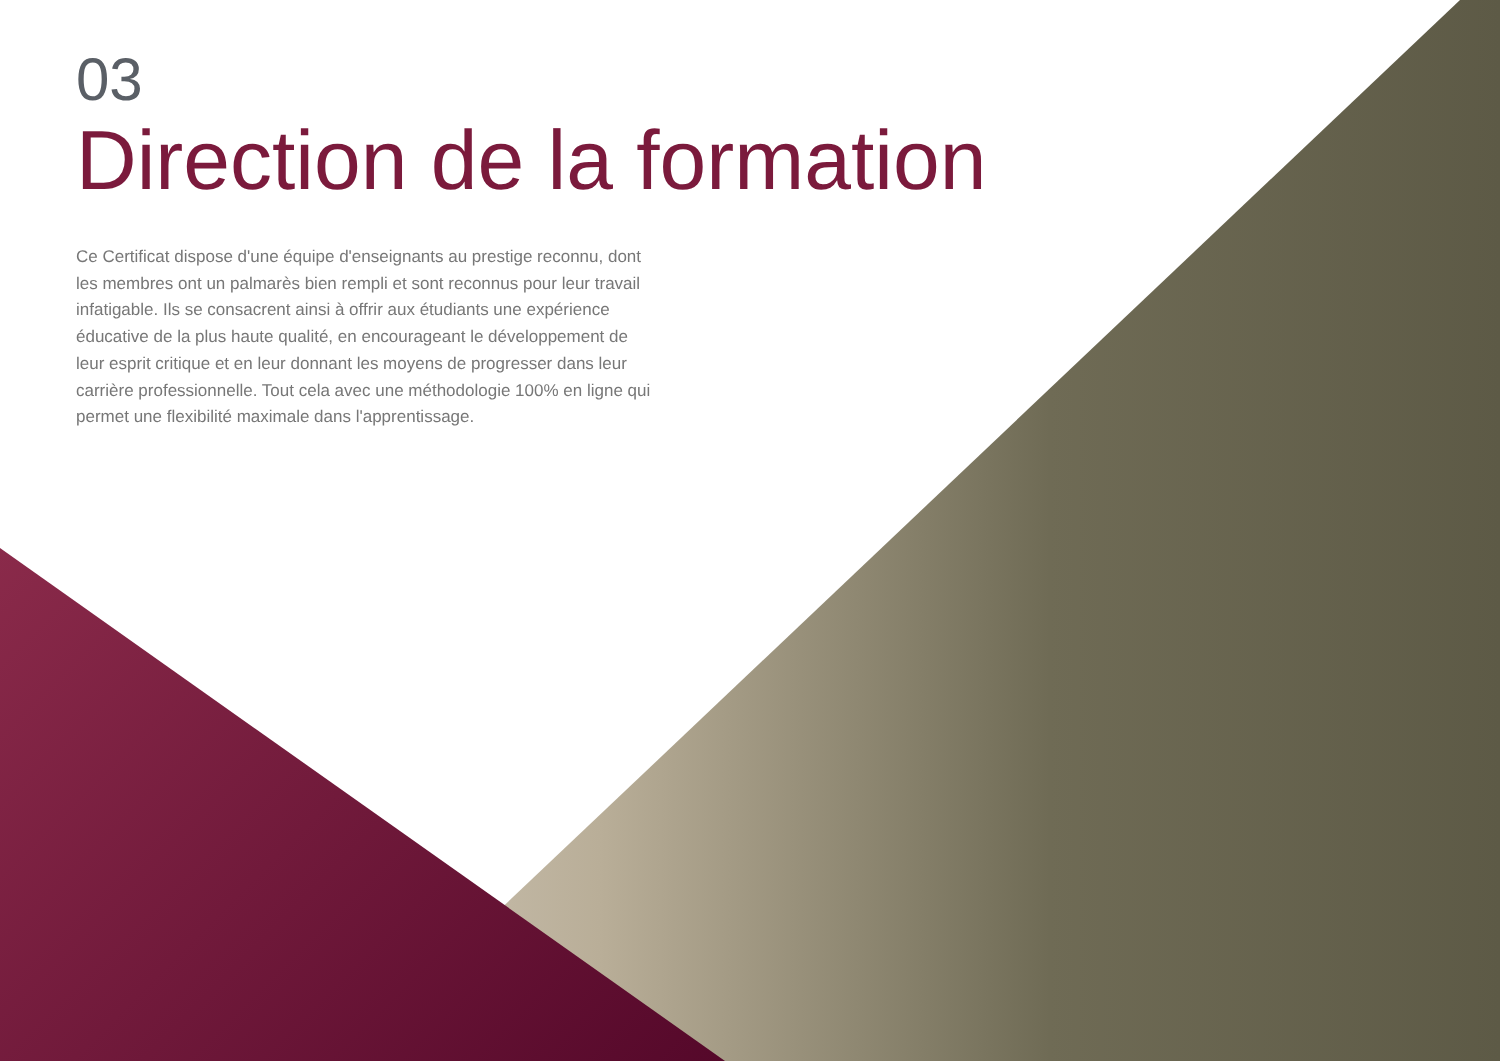03
Direction de la formation
Ce Certificat dispose d'une équipe d'enseignants au prestige reconnu, dont les membres ont un palmarès bien rempli et sont reconnus pour leur travail infatigable. Ils se consacrent ainsi à offrir aux étudiants une expérience éducative de la plus haute qualité, en encourageant le développement de leur esprit critique et en leur donnant les moyens de progresser dans leur carrière professionnelle. Tout cela avec une méthodologie 100% en ligne qui permet une flexibilité maximale dans l'apprentissage.